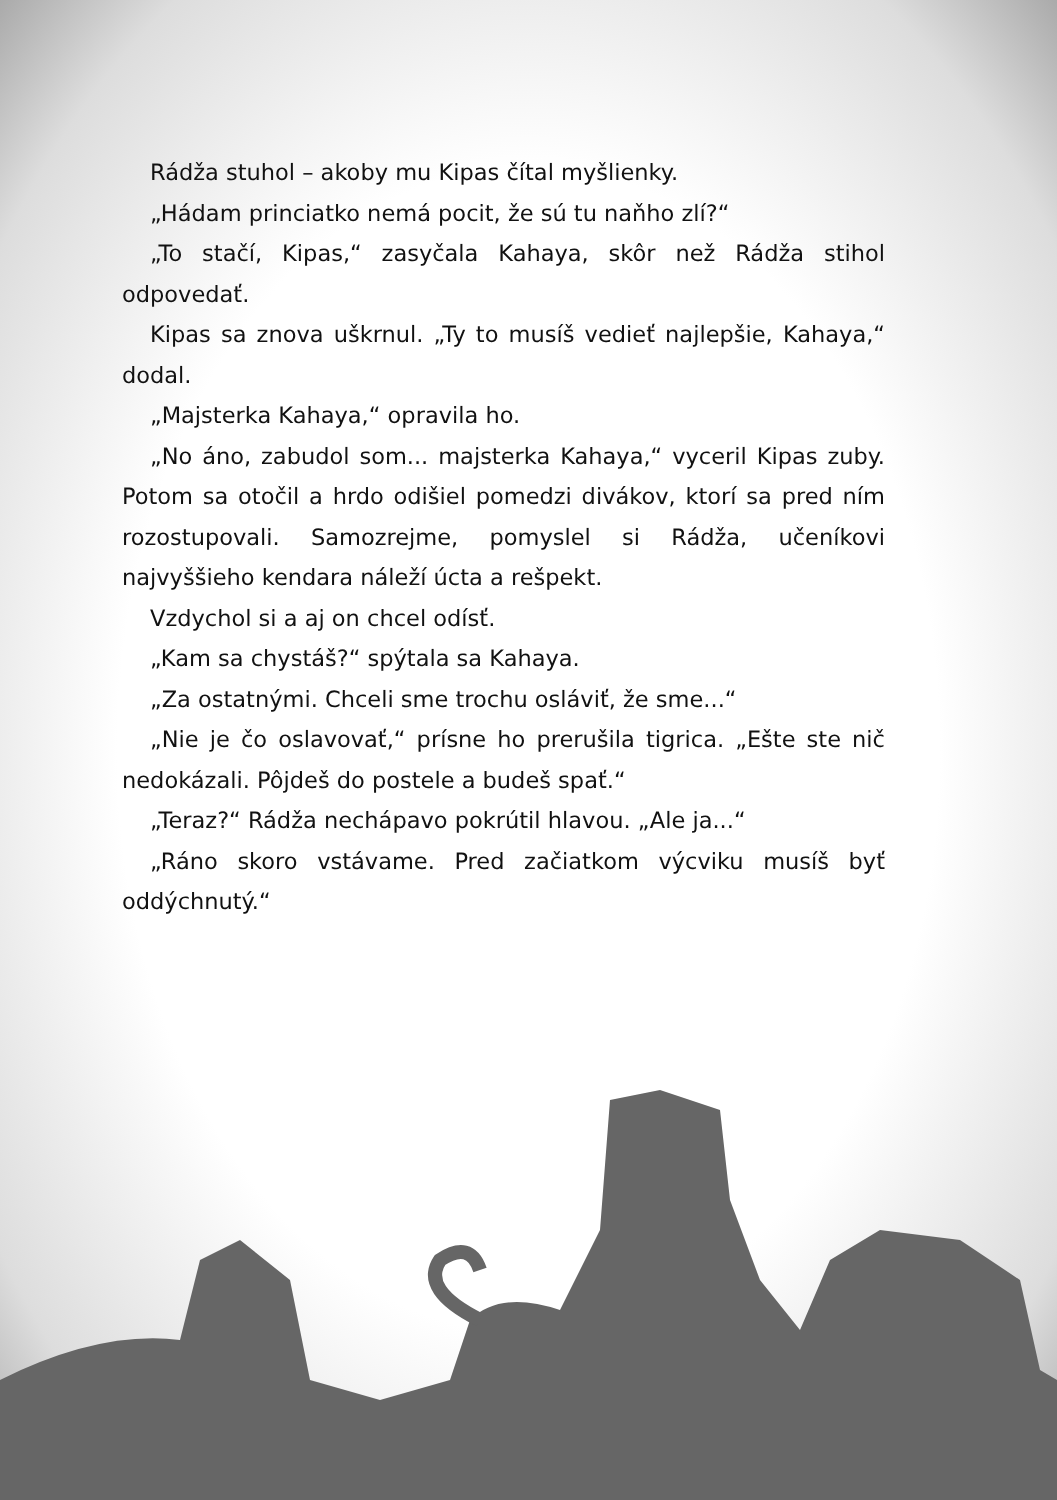Rádža stuhol – akoby mu Kipas čítal myšlienky.
„Hádam princiatko nemá pocit, že sú tu naňho zlí?“
„To stačí, Kipas,“ zasyčala Kahaya, skôr než Rádža stihol odpovedať.
Kipas sa znova uškrnul. „Ty to musíš vedieť najlepšie, Kahaya,“ dodal.
„Majsterka Kahaya,“ opravila ho.
„No áno, zabudol som... majsterka Kahaya,“ vyceril Kipas zuby. Potom sa otočil a hrdo odišiel pomedzi divákov, ktorí sa pred ním rozostupovali. Samozrejme, pomyslel si Rádža, učeníkovi najvyššieho kendara náleží úcta a rešpekt.
Vzdychol si a aj on chcel odísť.
„Kam sa chystáš?“ spýtala sa Kahaya.
„Za ostatnými. Chceli sme trochu osláviť, že sme...“
„Nie je čo oslavovať,“ prísne ho prerušila tigrica. „Ešte ste nič nedokázali. Pôjdeš do postele a budeš spať.“
„Teraz?“ Rádža nechápavo pokrútil hlavou. „Ale ja...“
„Ráno skoro vstávame. Pred začiatkom výcviku musíš byť oddýchnutý.“